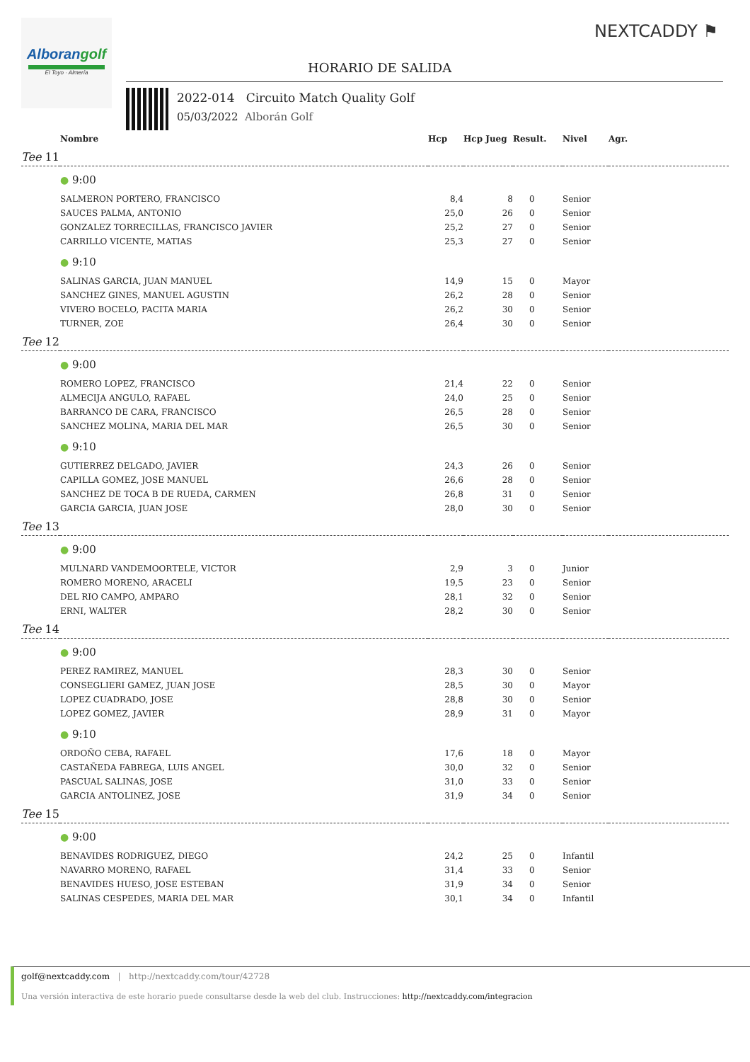Alborangolf
El Toyo · Almería
NEXTCADDY ⚑
HORARIO DE SALIDA
2022-014 Circuito Match Quality Golf
05/03/2022 Alborán Golf
| | Nombre | Hcp | Hcp Jueg | Result. | Nivel | Agr. |
| --- | --- | --- | --- | --- | --- | --- |
| Tee 11 | | | | | | |
| | ● 9:00 | | | | | |
| | SALMERON PORTERO, FRANCISCO | 8,4 | 8 | 0 | Senior | |
| | SAUCES PALMA, ANTONIO | 25,0 | 26 | 0 | Senior | |
| | GONZALEZ TORRECILLAS, FRANCISCO JAVIER | 25,2 | 27 | 0 | Senior | |
| | CARRILLO VICENTE, MATIAS | 25,3 | 27 | 0 | Senior | |
| | ● 9:10 | | | | | |
| | SALINAS GARCIA, JUAN MANUEL | 14,9 | 15 | 0 | Mayor | |
| | SANCHEZ GINES, MANUEL AGUSTIN | 26,2 | 28 | 0 | Senior | |
| | VIVERO BOCELO, PACITA MARIA | 26,2 | 30 | 0 | Senior | |
| | TURNER, ZOE | 26,4 | 30 | 0 | Senior | |
| Tee 12 | | | | | | |
| | ● 9:00 | | | | | |
| | ROMERO LOPEZ, FRANCISCO | 21,4 | 22 | 0 | Senior | |
| | ALMECIJA ANGULO, RAFAEL | 24,0 | 25 | 0 | Senior | |
| | BARRANCO DE CARA, FRANCISCO | 26,5 | 28 | 0 | Senior | |
| | SANCHEZ MOLINA, MARIA DEL MAR | 26,5 | 30 | 0 | Senior | |
| | ● 9:10 | | | | | |
| | GUTIERREZ DELGADO, JAVIER | 24,3 | 26 | 0 | Senior | |
| | CAPILLA GOMEZ, JOSE MANUEL | 26,6 | 28 | 0 | Senior | |
| | SANCHEZ DE TOCA B DE RUEDA, CARMEN | 26,8 | 31 | 0 | Senior | |
| | GARCIA GARCIA, JUAN JOSE | 28,0 | 30 | 0 | Senior | |
| Tee 13 | | | | | | |
| | ● 9:00 | | | | | |
| | MULNARD VANDEMOORTELE, VICTOR | 2,9 | 3 | 0 | Junior | |
| | ROMERO MORENO, ARACELI | 19,5 | 23 | 0 | Senior | |
| | DEL RIO CAMPO, AMPARO | 28,1 | 32 | 0 | Senior | |
| | ERNI, WALTER | 28,2 | 30 | 0 | Senior | |
| Tee 14 | | | | | | |
| | ● 9:00 | | | | | |
| | PEREZ RAMIREZ, MANUEL | 28,3 | 30 | 0 | Senior | |
| | CONSEGLIERI GAMEZ, JUAN JOSE | 28,5 | 30 | 0 | Mayor | |
| | LOPEZ CUADRADO, JOSE | 28,8 | 30 | 0 | Senior | |
| | LOPEZ GOMEZ, JAVIER | 28,9 | 31 | 0 | Mayor | |
| | ● 9:10 | | | | | |
| | ORDOÑO CEBA, RAFAEL | 17,6 | 18 | 0 | Mayor | |
| | CASTAÑEDA FABREGA, LUIS ANGEL | 30,0 | 32 | 0 | Senior | |
| | PASCUAL SALINAS, JOSE | 31,0 | 33 | 0 | Senior | |
| | GARCIA ANTOLINEZ, JOSE | 31,9 | 34 | 0 | Senior | |
| Tee 15 | | | | | | |
| | ● 9:00 | | | | | |
| | BENAVIDES RODRIGUEZ, DIEGO | 24,2 | 25 | 0 | Infantil | |
| | NAVARRO MORENO, RAFAEL | 31,4 | 33 | 0 | Senior | |
| | BENAVIDES HUESO, JOSE ESTEBAN | 31,9 | 34 | 0 | Senior | |
| | SALINAS CESPEDES, MARIA DEL MAR | 30,1 | 34 | 0 | Infantil | |
golf@nextcaddy.com | http://nextcaddy.com/tour/42728
Una versión interactiva de este horario puede consultarse desde la web del club. Instrucciones: http://nextcaddy.com/integracion